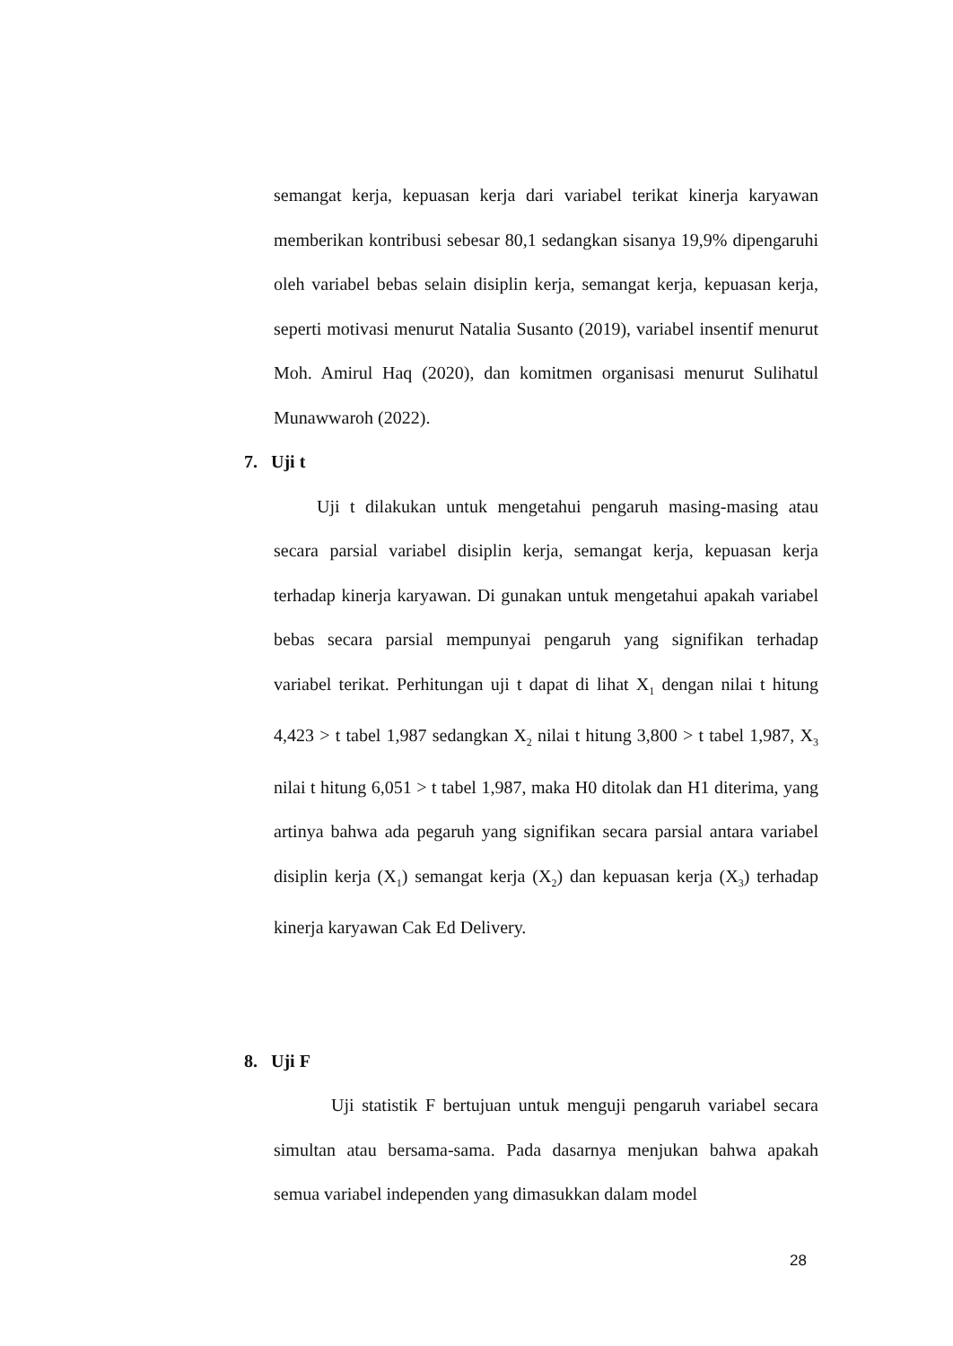semangat kerja, kepuasan kerja dari variabel terikat kinerja karyawan memberikan kontribusi sebesar 80,1 sedangkan sisanya 19,9% dipengaruhi oleh variabel bebas selain disiplin kerja, semangat kerja, kepuasan kerja, seperti motivasi menurut Natalia Susanto (2019), variabel insentif menurut Moh. Amirul Haq (2020), dan komitmen organisasi menurut Sulihatul Munawwaroh (2022).
7. Uji t
Uji t dilakukan untuk mengetahui pengaruh masing-masing atau secara parsial variabel disiplin kerja, semangat kerja, kepuasan kerja terhadap kinerja karyawan. Di gunakan untuk mengetahui apakah variabel bebas secara parsial mempunyai pengaruh yang signifikan terhadap variabel terikat. Perhitungan uji t dapat di lihat X<sub>1</sub> dengan nilai t hitung 4,423 > t tabel 1,987 sedangkan X<sub>2</sub> nilai t hitung 3,800 > t tabel 1,987, X<sub>3</sub> nilai t hitung 6,051 > t tabel 1,987, maka H0 ditolak dan H1 diterima, yang artinya bahwa ada pegaruh yang signifikan secara parsial antara variabel disiplin kerja (X<sub>1</sub>) semangat kerja (X<sub>2</sub>) dan kepuasan kerja (X<sub>3</sub>) terhadap kinerja karyawan Cak Ed Delivery.
8. Uji F
Uji statistik F bertujuan untuk menguji pengaruh variabel secara simultan atau bersama-sama. Pada dasarnya menjukan bahwa apakah semua variabel independen yang dimasukkan dalam model
28